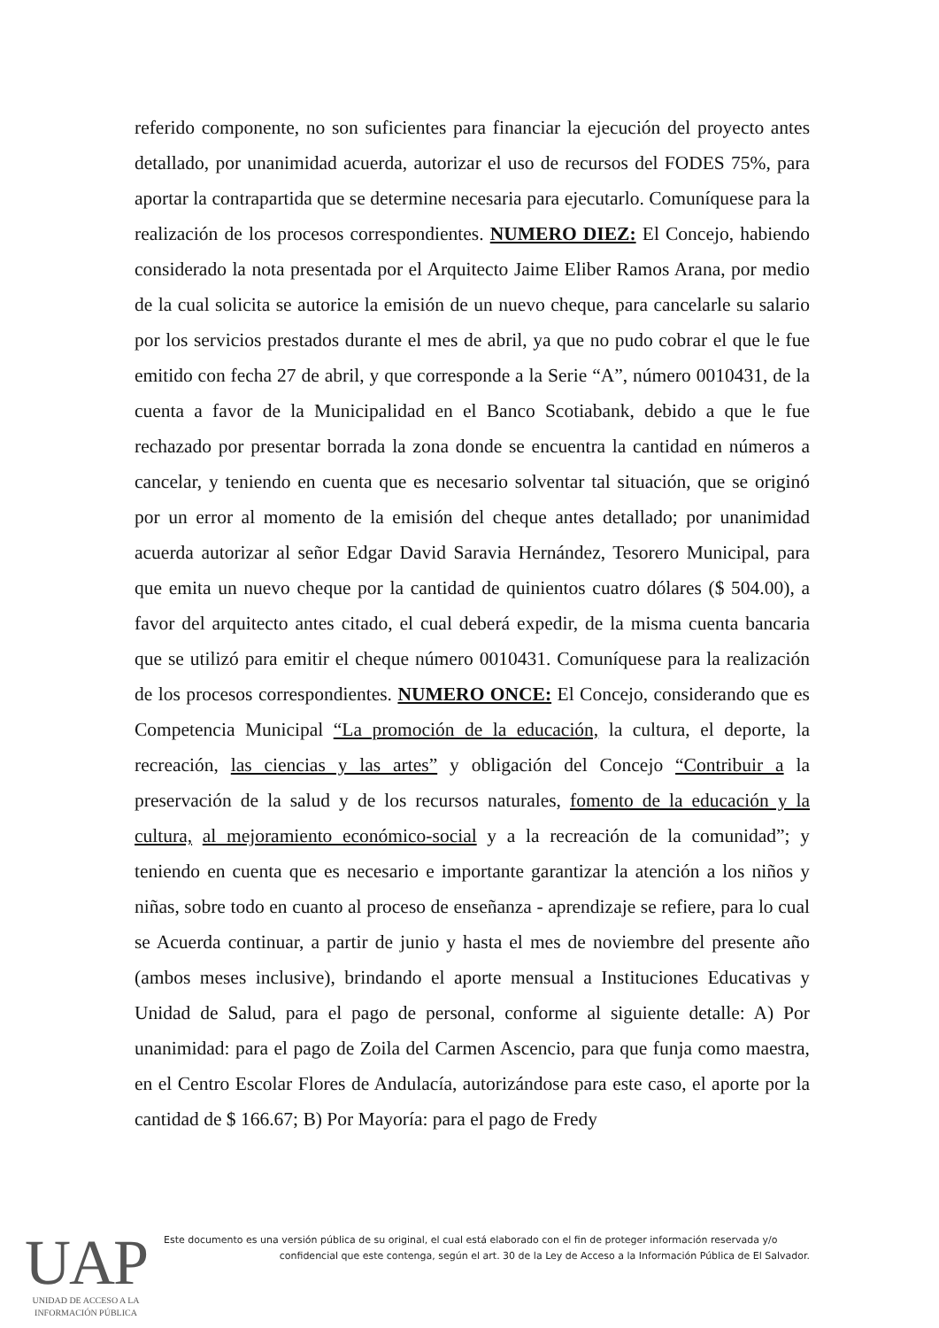referido componente, no son suficientes para financiar la ejecución del proyecto antes detallado, por unanimidad acuerda, autorizar el uso de recursos del FODES 75%, para aportar la contrapartida que se determine necesaria para ejecutarlo. Comuníquese para la realización de los procesos correspondientes. NUMERO DIEZ: El Concejo, habiendo considerado la nota presentada por el Arquitecto Jaime Eliber Ramos Arana, por medio de la cual solicita se autorice la emisión de un nuevo cheque, para cancelarle su salario por los servicios prestados durante el mes de abril, ya que no pudo cobrar el que le fue emitido con fecha 27 de abril, y que corresponde a la Serie “A”, número 0010431, de la cuenta a favor de la Municipalidad en el Banco Scotiabank, debido a que le fue rechazado por presentar borrada la zona donde se encuentra la cantidad en números a cancelar, y teniendo en cuenta que es necesario solventar tal situación, que se originó por un error al momento de la emisión del cheque antes detallado; por unanimidad acuerda autorizar al señor Edgar David Saravia Hernández, Tesorero Municipal, para que emita un nuevo cheque por la cantidad de quinientos cuatro dólares ($ 504.00), a favor del arquitecto antes citado, el cual deberá expedir, de la misma cuenta bancaria que se utilizó para emitir el cheque número 0010431. Comuníquese para la realización de los procesos correspondientes. NUMERO ONCE: El Concejo, considerando que es Competencia Municipal “La promoción de la educación, la cultura, el deporte, la recreación, las ciencias y las artes” y obligación del Concejo “Contribuir a la preservación de la salud y de los recursos naturales, fomento de la educación y la cultura, al mejoramiento económico-social y a la recreación de la comunidad”; y teniendo en cuenta que es necesario e importante garantizar la atención a los niños y niñas, sobre todo en cuanto al proceso de enseñanza - aprendizaje se refiere, para lo cual se Acuerda continuar, a partir de junio y hasta el mes de noviembre del presente año (ambos meses inclusive), brindando el aporte mensual a Instituciones Educativas y Unidad de Salud, para el pago de personal, conforme al siguiente detalle: A) Por unanimidad: para el pago de Zoila del Carmen Ascencio, para que funja como maestra, en el Centro Escolar Flores de Andulacía, autorizándose para este caso, el aporte por la cantidad de $ 166.67; B) Por Mayoría: para el pago de Fredy
UAP
UNIDAD DE ACCESO A LA
INFORMACIÓN PÚBLICA
Este documento es una versión pública de su original, el cual está elaborado con el fin de proteger información reservada y/o
confidencial que este contenga, según el art. 30 de la Ley de Acceso a la Información Pública de El Salvador.